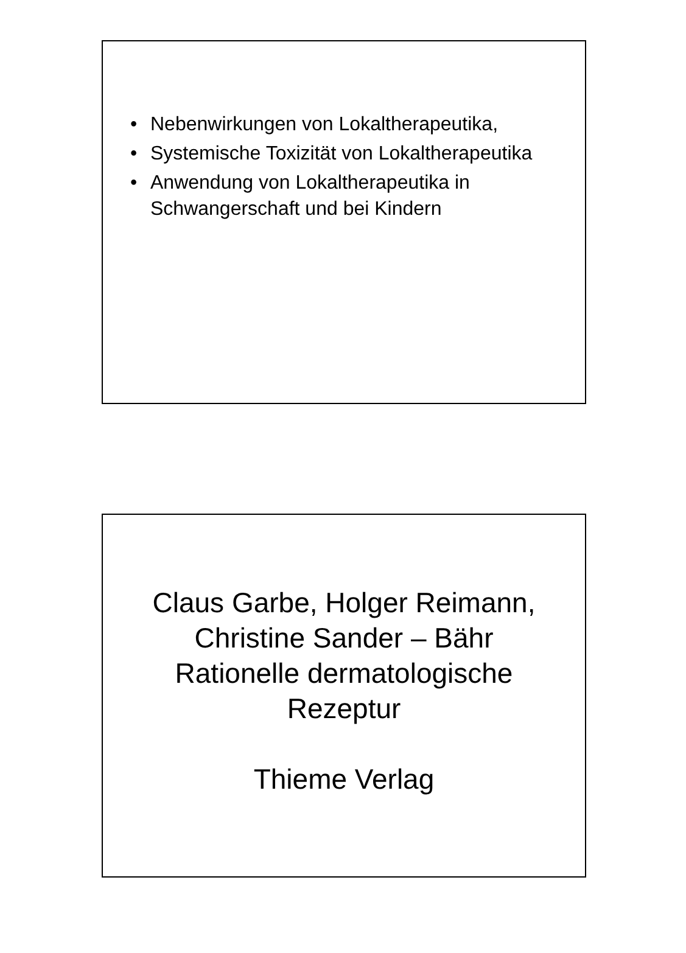• Nebenwirkungen von Lokaltherapeutika,
• Systemische Toxizität von Lokaltherapeutika
• Anwendung von Lokaltherapeutika in Schwangerschaft und bei Kindern
Claus Garbe, Holger Reimann,
Christine Sander – Bähr
Rationelle dermatologische
Rezeptur
Thieme Verlag